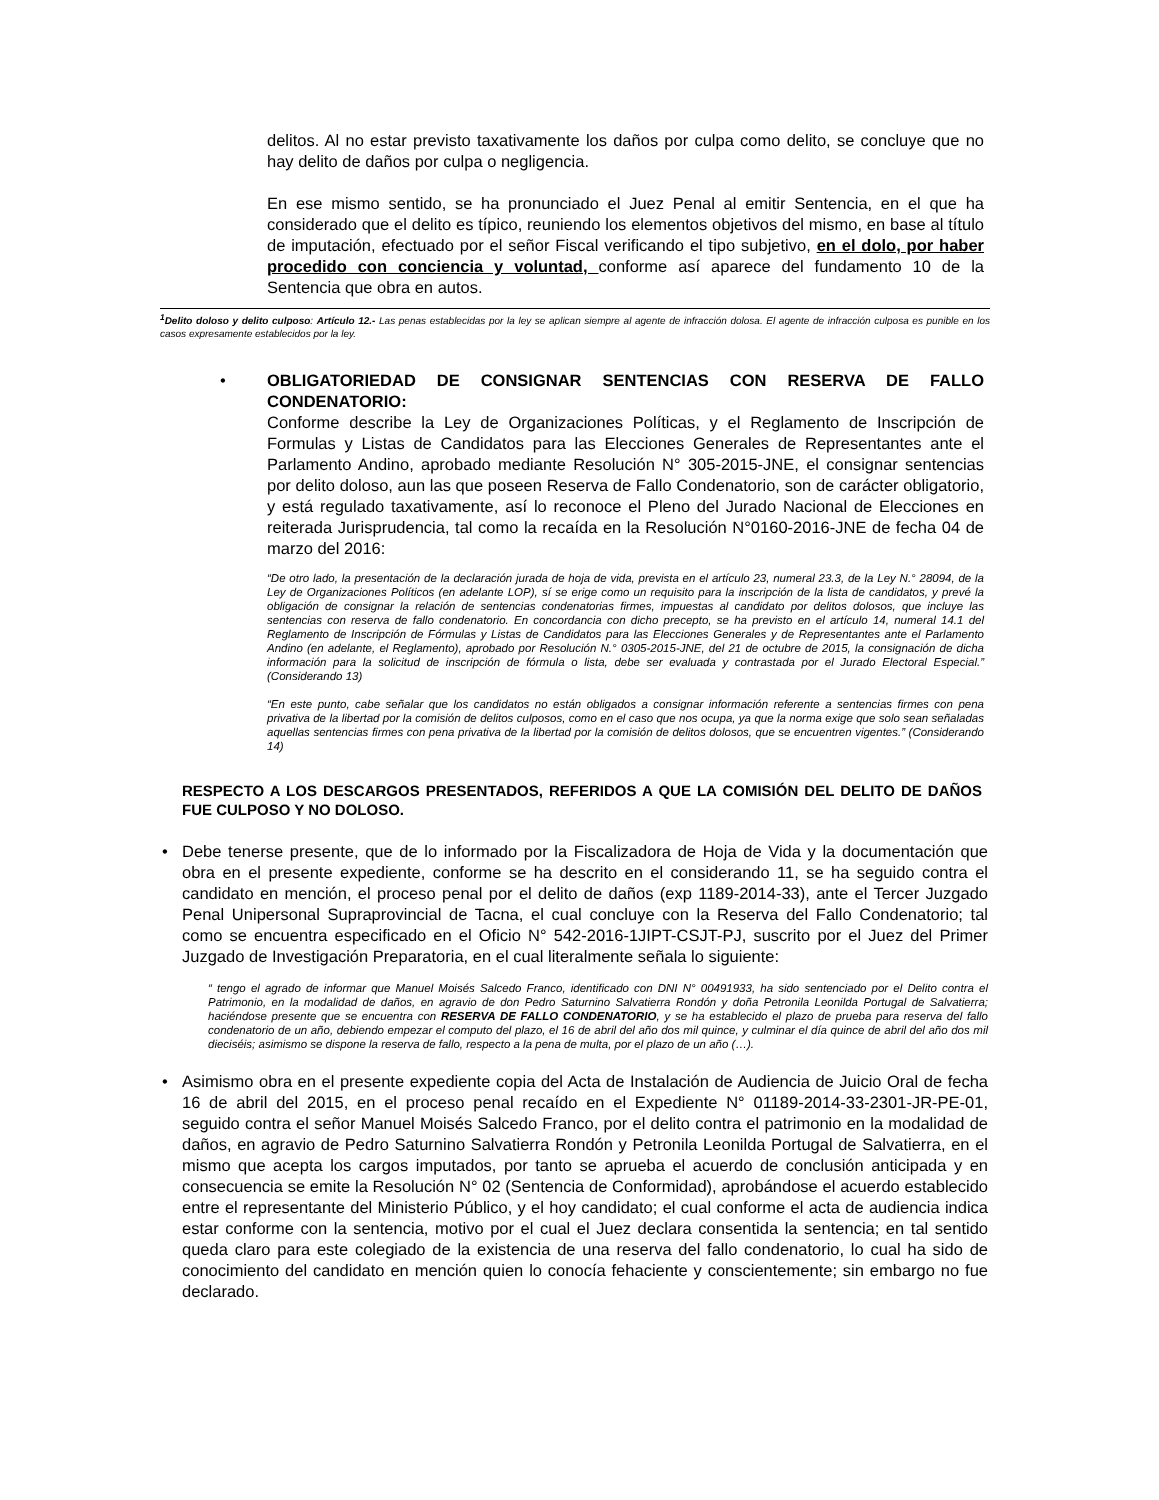delitos. Al no estar previsto taxativamente los daños por culpa como delito, se concluye que no hay delito de daños por culpa o negligencia.
En ese mismo sentido, se ha pronunciado el Juez Penal al emitir Sentencia, en el que ha considerado que el delito es típico, reuniendo los elementos objetivos del mismo, en base al título de imputación, efectuado por el señor Fiscal verificando el tipo subjetivo, en el dolo, por haber procedido con conciencia y voluntad, conforme así aparece del fundamento 10 de la Sentencia que obra en autos.
<sup>1</sup> Delito doloso y delito culposo: Artículo 12.- Las penas establecidas por la ley se aplican siempre al agente de infracción dolosa. El agente de infracción culposa es punible en los casos expresamente establecidos por la ley.
• OBLIGATORIEDAD DE CONSIGNAR SENTENCIAS CON RESERVA DE FALLO CONDENATORIO:
Conforme describe la Ley de Organizaciones Políticas, y el Reglamento de Inscripción de Formulas y Listas de Candidatos para las Elecciones Generales de Representantes ante el Parlamento Andino, aprobado mediante Resolución N° 305-2015-JNE, el consignar sentencias por delito doloso, aun las que poseen Reserva de Fallo Condenatorio, son de carácter obligatorio, y está regulado taxativamente, así lo reconoce el Pleno del Jurado Nacional de Elecciones en reiterada Jurisprudencia, tal como la recaída en la Resolución N°0160-2016-JNE de fecha 04 de marzo del 2016:
“De otro lado, la presentación de la declaración jurada de hoja de vida, prevista en el artículo 23, numeral 23.3, de la Ley N.° 28094, de la Ley de Organizaciones Políticos (en adelante LOP), sí se erige como un requisito para la inscripción de la lista de candidatos, y prevé la obligación de consignar la relación de sentencias condenatorias firmes, impuestas al candidato por delitos dolosos, que incluye las sentencias con reserva de fallo condenatorio. En concordancia con dicho precepto, se ha previsto en el artículo 14, numeral 14.1 del Reglamento de Inscripción de Fórmulas y Listas de Candidatos para las Elecciones Generales y de Representantes ante el Parlamento Andino (en adelante, el Reglamento), aprobado por Resolución N.° 0305-2015-JNE, del 21 de octubre de 2015, la consignación de dicha información para la solicitud de inscripción de fórmula o lista, debe ser evaluada y contrastada por el Jurado Electoral Especial.” (Considerando 13)
“En este punto, cabe señalar que los candidatos no están obligados a consignar información referente a sentencias firmes con pena privativa de la libertad por la comisión de delitos culposos, como en el caso que nos ocupa, ya que la norma exige que solo sean señaladas aquellas sentencias firmes con pena privativa de la libertad por la comisión de delitos dolosos, que se encuentren vigentes.” (Considerando 14)
RESPECTO A LOS DESCARGOS PRESENTADOS, REFERIDOS A QUE LA COMISIÓN DEL DELITO DE DAÑOS FUE CULPOSO Y NO DOLOSO.
• Debe tenerse presente, que de lo informado por la Fiscalizadora de Hoja de Vida y la documentación que obra en el presente expediente, conforme se ha descrito en el considerando 11, se ha seguido contra el candidato en mención, el proceso penal por el delito de daños (exp 1189-2014-33), ante el Tercer Juzgado Penal Unipersonal Supraprovincial de Tacna, el cual concluye con la Reserva del Fallo Condenatorio; tal como se encuentra especificado en el Oficio N° 542-2016-1JIPT-CSJT-PJ, suscrito por el Juez del Primer Juzgado de Investigación Preparatoria, en el cual literalmente señala lo siguiente:
“ tengo el agrado de informar que Manuel Moisés Salcedo Franco, identificado con DNI N° 00491933, ha sido sentenciado por el Delito contra el Patrimonio, en la modalidad de daños, en agravio de don Pedro Saturnino Salvatierra Rondón y doña Petronila Leonilda Portugal de Salvatierra; haciéndose presente que se encuentra con RESERVA DE FALLO CONDENATORIO, y se ha establecido el plazo de prueba para reserva del fallo condenatorio de un año, debiendo empezar el computo del plazo, el 16 de abril del año dos mil quince, y culminar el día quince de abril del año dos mil dieciséis; asimismo se dispone la reserva de fallo, respecto a la pena de multa, por el plazo de un año (…).
• Asimismo obra en el presente expediente copia del Acta de Instalación de Audiencia de Juicio Oral de fecha 16 de abril del 2015, en el proceso penal recaído en el Expediente N° 01189-2014-33-2301-JR-PE-01, seguido contra el señor Manuel Moisés Salcedo Franco, por el delito contra el patrimonio en la modalidad de daños, en agravio de Pedro Saturnino Salvatierra Rondón y Petronila Leonilda Portugal de Salvatierra, en el mismo que acepta los cargos imputados, por tanto se aprueba el acuerdo de conclusión anticipada y en consecuencia se emite la Resolución N° 02 (Sentencia de Conformidad), aprobándose el acuerdo establecido entre el representante del Ministerio Público, y el hoy candidato; el cual conforme el acta de audiencia indica estar conforme con la sentencia, motivo por el cual el Juez declara consentida la sentencia; en tal sentido queda claro para este colegiado de la existencia de una reserva del fallo condenatorio, lo cual ha sido de conocimiento del candidato en mención quien lo conocía fehaciente y conscientemente; sin embargo no fue declarado.